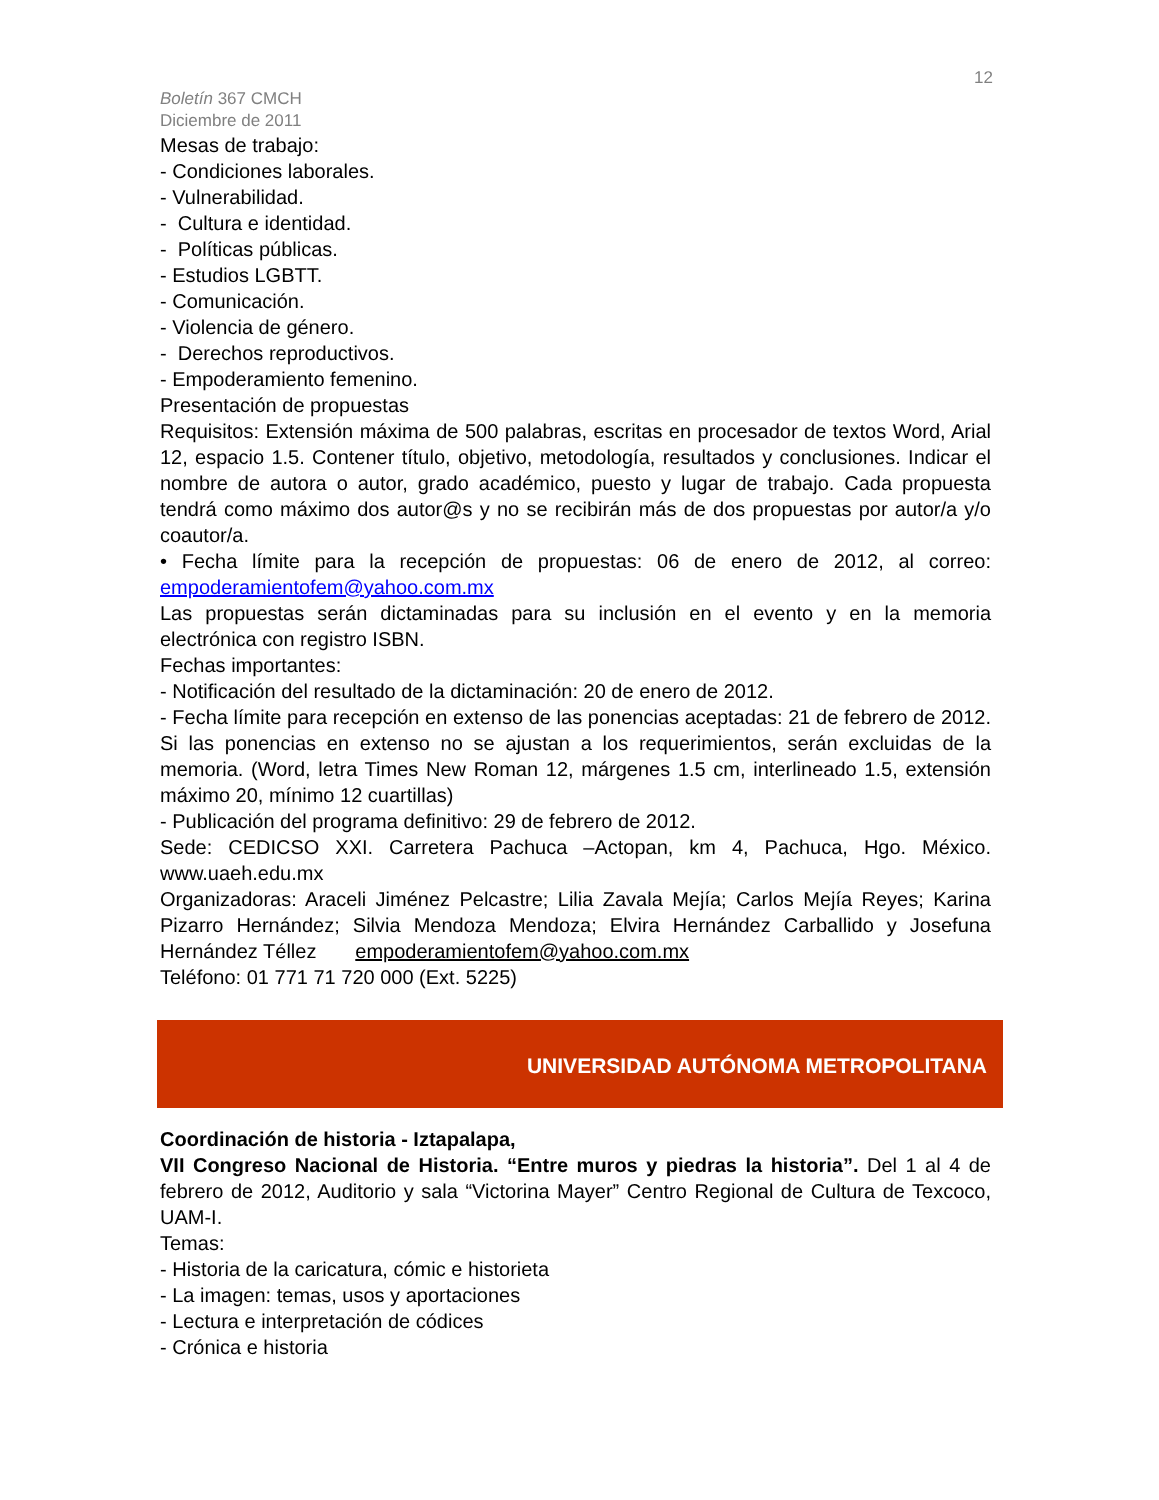12
Boletín 367 CMCH
Diciembre de 2011
Mesas de trabajo:
- Condiciones laborales.
- Vulnerabilidad.
- Cultura e identidad.
- Políticas públicas.
- Estudios LGBTT.
- Comunicación.
- Violencia de género.
- Derechos reproductivos.
- Empoderamiento femenino.
Presentación de propuestas
Requisitos: Extensión máxima de 500 palabras, escritas en procesador de textos Word, Arial 12, espacio 1.5. Contener título, objetivo, metodología, resultados y conclusiones. Indicar el nombre de autora o autor, grado académico, puesto y lugar de trabajo. Cada propuesta tendrá como máximo dos autor@s y no se recibirán más de dos propuestas por autor/a y/o coautor/a.
• Fecha límite para la recepción de propuestas: 06 de enero de 2012, al correo: empoderamientofem@yahoo.com.mx
Las propuestas serán dictaminadas para su inclusión en el evento y en la memoria electrónica con registro ISBN.
Fechas importantes:
- Notificación del resultado de la dictaminación: 20 de enero de 2012.
- Fecha límite para recepción en extenso de las ponencias aceptadas: 21 de febrero de 2012. Si las ponencias en extenso no se ajustan a los requerimientos, serán excluidas de la memoria. (Word, letra Times New Roman 12, márgenes 1.5 cm, interlineado 1.5, extensión máximo 20, mínimo 12 cuartillas)
- Publicación del programa definitivo: 29 de febrero de 2012.
Sede: CEDICSO XXI. Carretera Pachuca –Actopan, km 4, Pachuca, Hgo. México. www.uaeh.edu.mx
Organizadoras: Araceli Jiménez Pelcastre; Lilia Zavala Mejía; Carlos Mejía Reyes; Karina Pizarro Hernández; Silvia Mendoza Mendoza; Elvira Hernández Carballido y Josefuna Hernández Téllez empoderamientofem@yahoo.com.mx
Teléfono: 01 771 71 720 000 (Ext. 5225)
UNIVERSIDAD AUTÓNOMA METROPOLITANA
Coordinación de historia - Iztapalapa,
VII Congreso Nacional de Historia. “Entre muros y piedras la historia”. Del 1 al 4 de febrero de 2012, Auditorio y sala “Victorina Mayer” Centro Regional de Cultura de Texcoco, UAM-I.
Temas:
- Historia de la caricatura, cómic e historieta
- La imagen: temas, usos y aportaciones
- Lectura e interpretación de códices
- Crónica e historia